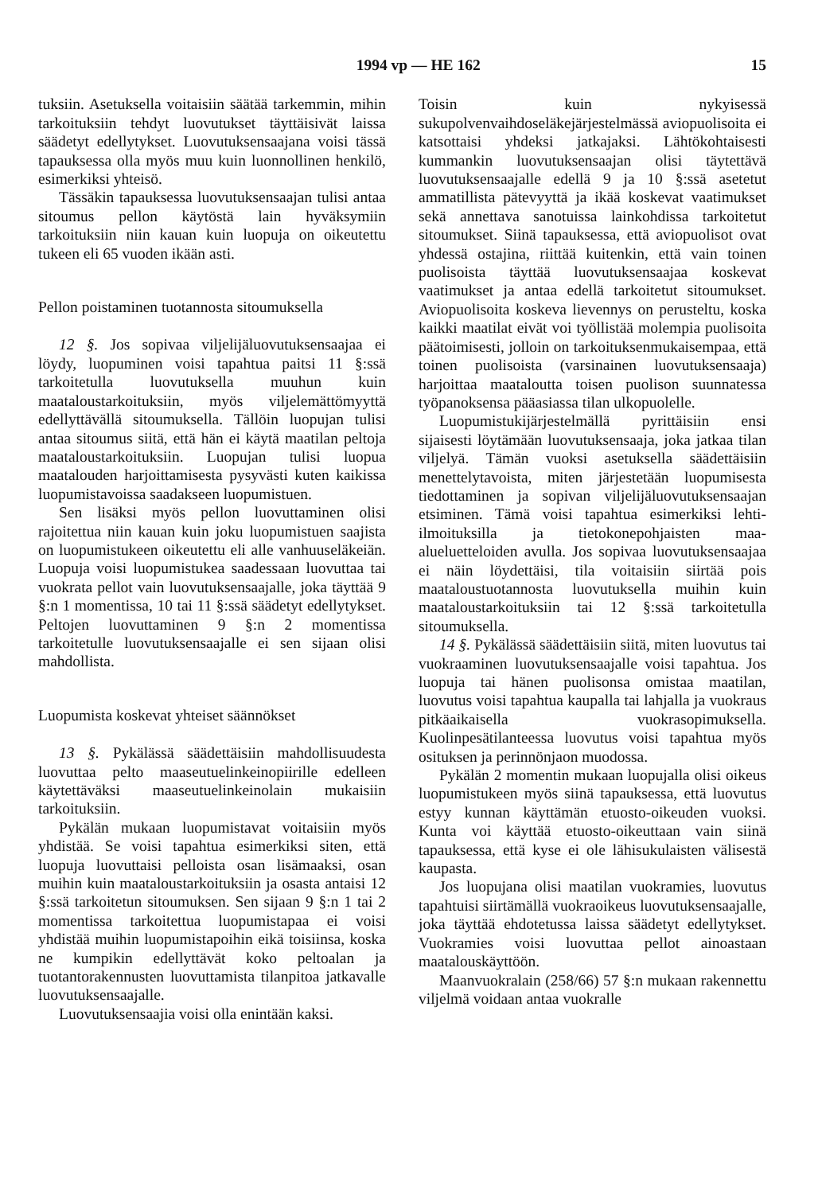1994 vp — HE 162 15
tuksiin. Asetuksella voitaisiin säätää tarkemmin, mihin tarkoituksiin tehdyt luovutukset täyttäisivät laissa säädetyt edellytykset. Luovutuksensaajana voisi tässä tapauksessa olla myös muu kuin luonnollinen henkilö, esimerkiksi yhteisö.
Tässäkin tapauksessa luovutuksensaajan tulisi antaa sitoumus pellon käytöstä lain hyväksymiin tarkoituksiin niin kauan kuin luopuja on oikeutettu tukeen eli 65 vuoden ikään asti.
Pellon poistaminen tuotannosta sitoumuksella
12 §. Jos sopivaa viljelijäluovutuksensaajaa ei löydy, luopuminen voisi tapahtua paitsi 11 §:ssä tarkoitetulla luovutuksella muuhun kuin maataloustarkoituksiin, myös viljelemättömyyttä edellyttävällä sitoumuksella. Tällöin luopujan tulisi antaa sitoumus siitä, että hän ei käytä maatilan peltoja maataloustarkoituksiin. Luopujan tulisi luopua maatalouden harjoittamisesta pysyvästi kuten kaikissa luopumistavoissa saadakseen luopumistuen.
Sen lisäksi myös pellon luovuttaminen olisi rajoitettua niin kauan kuin joku luopumistuen saajista on luopumistukeen oikeutettu eli alle vanhuuseläkeiän. Luopuja voisi luopumistukea saadessaan luovuttaa tai vuokrata pellot vain luovutuksensaajalle, joka täyttää 9 §:n 1 momentissa, 10 tai 11 §:ssä säädetyt edellytykset. Peltojen luovuttaminen 9 §:n 2 momentissa tarkoitetulle luovutuksensaajalle ei sen sijaan olisi mahdollista.
Luopumista koskevat yhteiset säännökset
13 §. Pykälässä säädettäisiin mahdollisuudesta luovuttaa pelto maaseutuelinkeinopiirille edelleen käytettäväksi maaseutuelinkeinolain mukaisiin tarkoituksiin.
Pykälän mukaan luopumistavat voitaisiin myös yhdistää. Se voisi tapahtua esimerkiksi siten, että luopuja luovuttaisi pelloista osan lisämaaksi, osan muihin kuin maataloustarkoituksiin ja osasta antaisi 12 §:ssä tarkoitetun sitoumuksen. Sen sijaan 9 §:n 1 tai 2 momentissa tarkoitettua luopumistapaa ei voisi yhdistää muihin luopumistapoihin eikä toisiinsa, koska ne kumpikin edellyttävät koko peltoalan ja tuotantorakennusten luovuttamista tilanpitoa jatkavalle luovutuksensaajalle.
Luovutuksensaajia voisi olla enintään kaksi.
Toisin kuin nykyisessä sukupolvenvaihdoseläkejärjestelmässä aviopuolisoita ei katsottaisi yhdeksi jatkajaksi. Lähtökohtaisesti kummankin luovutuksensaajan olisi täytettävä luovutuksensaajalle edellä 9 ja 10 §:ssä asetetut ammatillista pätevyyttä ja ikää koskevat vaatimukset sekä annettava sanotuissa lainkohdissa tarkoitetut sitoumukset. Siinä tapauksessa, että aviopuolisot ovat yhdessä ostajina, riittää kuitenkin, että vain toinen puolisoista täyttää luovutuksensaajaa koskevat vaatimukset ja antaa edellä tarkoitetut sitoumukset. Aviopuolisoita koskeva lievennys on perusteltu, koska kaikki maatilat eivät voi työllistää molempia puolisoita päätoimisesti, jolloin on tarkoituksenmukaisempaa, että toinen puolisoista (varsinainen luovutuksensaaja) harjoittaa maataloutta toisen puolison suunnatessa työpanoksensa pääasiassa tilan ulkopuolelle.
Luopumistukijärjestelmällä pyrittäisiin ensi sijaisesti löytämään luovutuksensaaja, joka jatkaa tilan viljelyä. Tämän vuoksi asetuksella säädettäisiin menettelytavoista, miten järjestetään luopumisesta tiedottaminen ja sopivan viljelijäluovutuksensaajan etsiminen. Tämä voisi tapahtua esimerkiksi lehti-ilmoituksilla ja tietokonepohjaisten maa-alueluetteloiden avulla. Jos sopivaa luovutuksensaajaa ei näin löydettäisi, tila voitaisiin siirtää pois maataloustuotannosta luovutuksella muihin kuin maataloustarkoituksiin tai 12 §:ssä tarkoitetulla sitoumuksella.
14 §. Pykälässä säädettäisiin siitä, miten luovutus tai vuokraaminen luovutuksensaajalle voisi tapahtua. Jos luopuja tai hänen puolisonsa omistaa maatilan, luovutus voisi tapahtua kaupalla tai lahjalla ja vuokraus pitkäaikaisella vuokrasopimuksella. Kuolinpesätilanteessa luovutus voisi tapahtua myös osituksen ja perinnönjaon muodossa.
Pykälän 2 momentin mukaan luopujalla olisi oikeus luopumistukeen myös siinä tapauksessa, että luovutus estyy kunnan käyttämän etuosto-oikeuden vuoksi. Kunta voi käyttää etuosto-oikeuttaan vain siinä tapauksessa, että kyse ei ole lähisukulaisten välisestä kaupasta.
Jos luopujana olisi maatilan vuokramies, luovutus tapahtuisi siirtämällä vuokraoikeus luovutuksensaajalle, joka täyttää ehdotetussa laissa säädetyt edellytykset. Vuokramies voisi luovuttaa pellot ainoastaan maatalouskäyttöön.
Maanvuokralain (258/66) 57 §:n mukaan rakennettu viljelmä voidaan antaa vuokralle